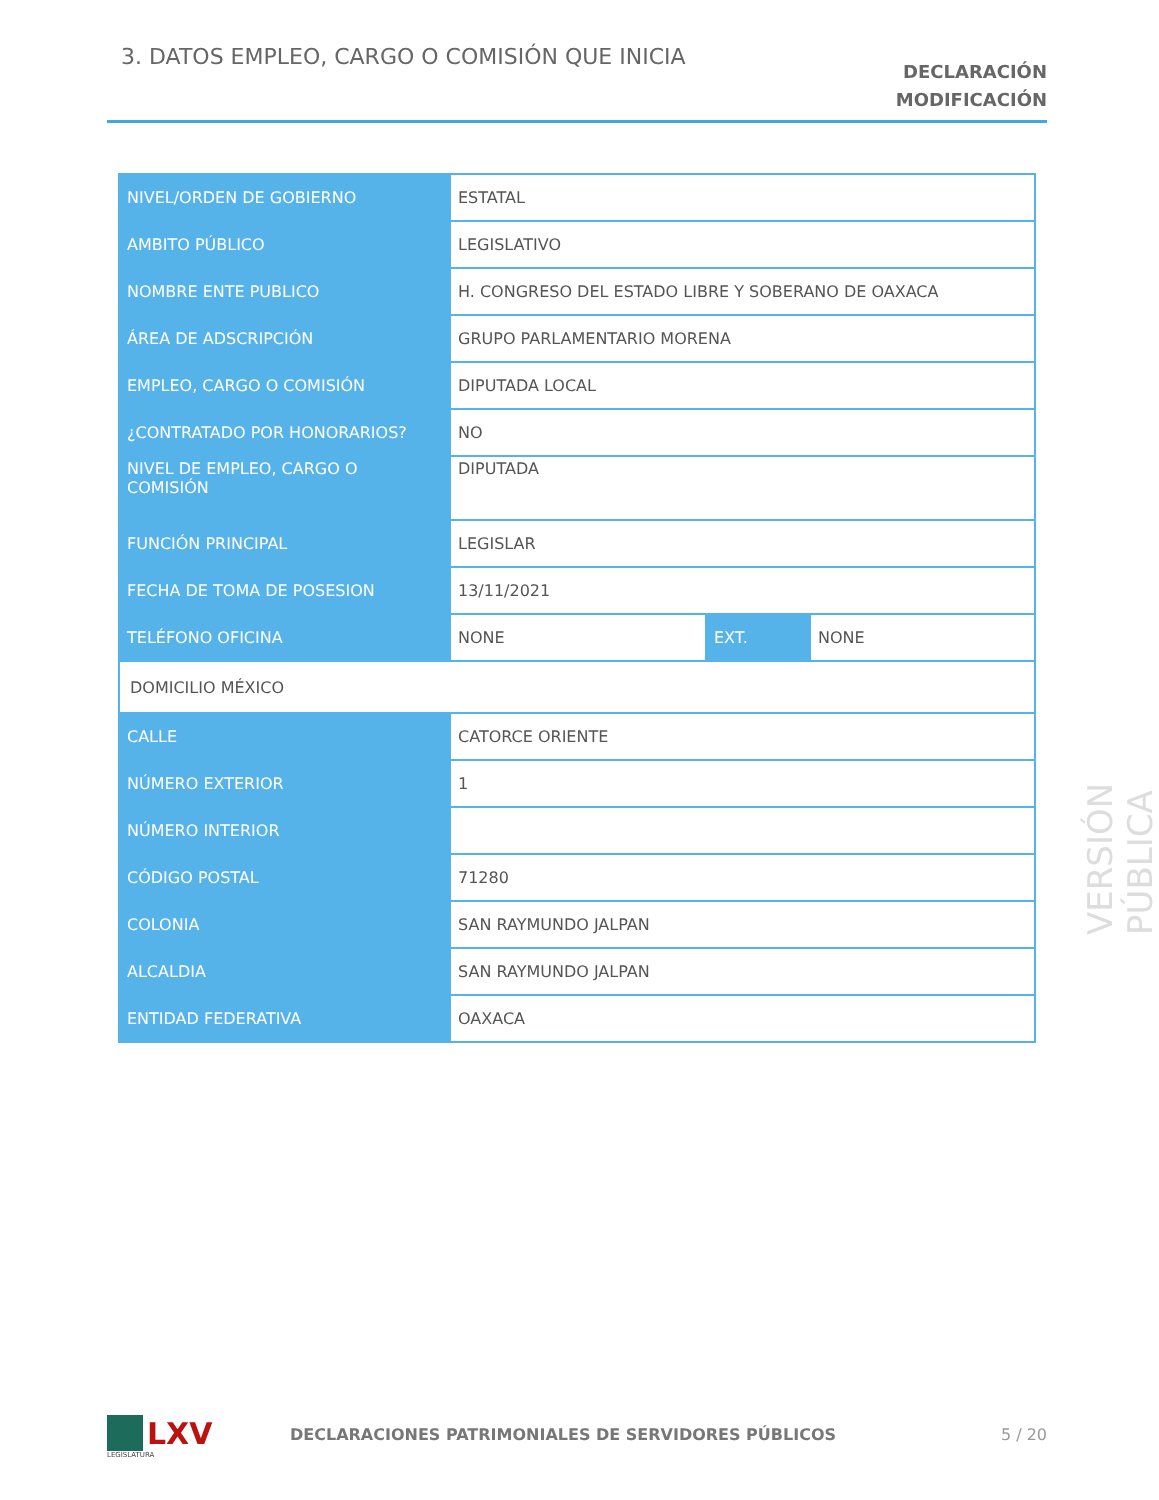3. DATOS EMPLEO, CARGO O COMISIÓN QUE INICIA
DECLARACIÓN
MODIFICACIÓN
| NIVEL/ORDEN DE GOBIERNO | ESTATAL | | |
| AMBITO PÚBLICO | LEGISLATIVO | | |
| NOMBRE ENTE PUBLICO | H. CONGRESO DEL ESTADO LIBRE Y SOBERANO DE OAXACA | | |
| ÁREA DE ADSCRIPCIÓN | GRUPO PARLAMENTARIO MORENA | | |
| EMPLEO, CARGO O COMISIÓN | DIPUTADA LOCAL | | |
| ¿CONTRATADO POR HONORARIOS? | NO | | |
| NIVEL DE EMPLEO, CARGO O COMISIÓN | DIPUTADA | | |
| FUNCIÓN PRINCIPAL | LEGISLAR | | |
| FECHA DE TOMA DE POSESION | 13/11/2021 | | |
| TELÉFONO OFICINA | NONE | EXT. | NONE |
| DOMICILIO MÉXICO | | | |
| CALLE | CATORCE ORIENTE | | |
| NÚMERO EXTERIOR | 1 | | |
| NÚMERO INTERIOR | | | |
| CÓDIGO POSTAL | 71280 | | |
| COLONIA | SAN RAYMUNDO JALPAN | | |
| ALCALDIA | SAN RAYMUNDO JALPAN | | |
| ENTIDAD FEDERATIVA | OAXACA | | |
VERSIÓN PÚBLICA
LXV
LEGISLATURA
DECLARACIONES PATRIMONIALES DE SERVIDORES PÚBLICOS
5 / 20